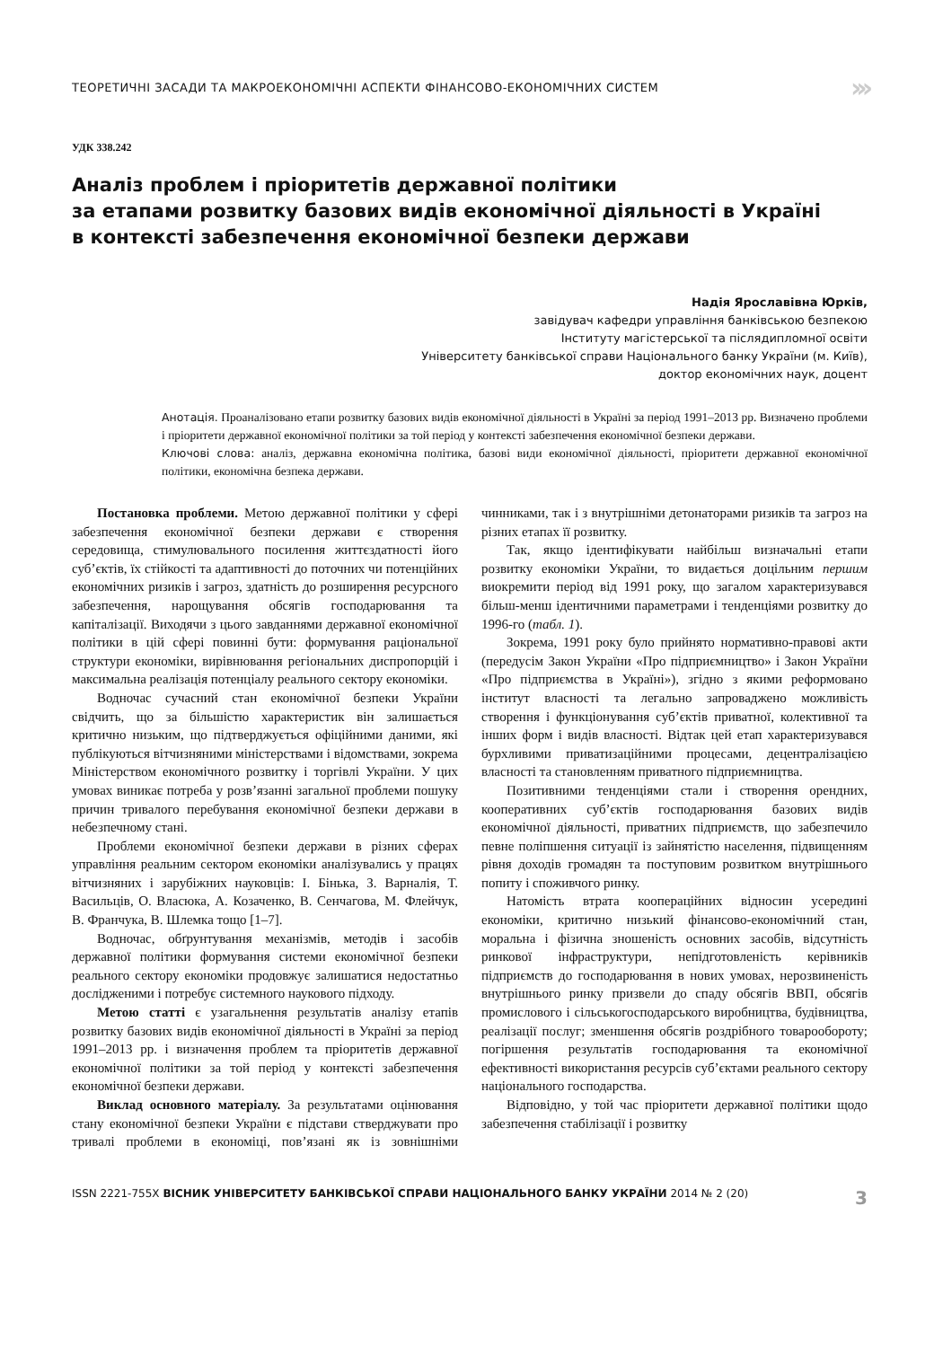ТЕОРЕТИЧНІ ЗАСАДИ ТА МАКРОЕКОНОМІЧНІ АСПЕКТИ ФІНАНСОВО-ЕКОНОМІЧНИХ СИСТЕМ ›››
УДК 338.242
Аналіз проблем і пріоритетів державної політики
за етапами розвитку базових видів економічної діяльності в Україні
в контексті забезпечення економічної безпеки держави
Надія Ярославівна Юрків,
завідувач кафедри управління банківською безпекою
Інституту магістерської та післядипломної освіти
Університету банківської справи Національного банку України (м. Київ),
доктор економічних наук, доцент
Анотація. Проаналізовано етапи розвитку базових видів економічної діяльності в Україні за період 1991–2013 рр. Визначено проблеми і пріоритети державної економічної політики за той період у контексті забезпечення економічної безпеки держави.
Ключові слова: аналіз, державна економічна політика, базові види економічної діяльності, пріоритети державної економічної політики, економічна безпека держави.
Постановка проблеми. Метою державної політики у сфері забезпечення економічної безпеки держави є створення середовища, стимулювального посилення життєздатності його суб’єктів, їх стійкості та адаптивності до поточних чи потенційних економічних ризиків і загроз, здатність до розширення ресурсного забезпечення, нарощування обсягів господарювання та капіталізації. Виходячи з цього завданнями державної економічної політики в цій сфері повинні бути: формування раціональної структури економіки, вирівнювання регіональних диспропорцій і максимальна реалізація потенціалу реального сектору економіки.
Водночас сучасний стан економічної безпеки України свідчить, що за більшістю характеристик він залишається критично низьким, що підтверджується офіційними даними, які публікуються вітчизняними міністерствами і відомствами, зокрема Міністерством економічного розвитку і торгівлі України. У цих умовах виникає потреба у розв’язанні загальної проблеми пошуку причин тривалого перебування економічної безпеки держави в небезпечному стані.
Проблеми економічної безпеки держави в різних сферах управління реальним сектором економіки аналізувались у працях вітчизняних і зарубіжних науковців: І. Бінька, З. Варналія, Т. Васильців, О. Власюка, А. Козаченко, В. Сенчагова, М. Флейчук, В. Франчука, В. Шлемка тощо [1–7].
Водночас, обґрунтування механізмів, методів і засобів державної політики формування системи економічної безпеки реального сектору економіки продовжує залишатися недостатньо дослідженими і потребує системного наукового підходу.
Метою статті є узагальнення результатів аналізу етапів розвитку базових видів економічної діяльності в Україні за період 1991–2013 рр. і визначення проблем та пріоритетів державної економічної політики за той період у контексті забезпечення економічної безпеки держави.
Виклад основного матеріалу. За результатами оцінювання стану економічної безпеки України є підстави стверджувати про тривалі проблеми в економіці, пов’язані як із зовнішніми чинниками, так і з внутрішніми детонаторами ризиків та загроз на різних етапах її розвитку.
Так, якщо ідентифікувати найбільш визначальні етапи розвитку економіки України, то видається доцільним першим виокремити період від 1991 року, що загалом характеризувався більш-менш ідентичними параметрами і тенденціями розвитку до 1996-го (табл. 1).
Зокрема, 1991 року було прийнято нормативно-правові акти (передусім Закон України «Про підприємництво» і Закон України «Про підприємства в Україні»), згідно з якими реформовано інститут власності та легально запроваджено можливість створення і функціонування суб’єктів приватної, колективної та інших форм і видів власності. Відтак цей етап характеризувався бурхливими приватизаційними процесами, децентралізацією власності та становленням приватного підприємництва.
Позитивними тенденціями стали і створення орендних, кооперативних суб’єктів господарювання базових видів економічної діяльності, приватних підприємств, що забезпечило певне поліпшення ситуації із зайнятістю населення, підвищенням рівня доходів громадян та поступовим розвитком внутрішнього попиту і споживчого ринку.
Натомість втрата коопераційних відносин усередині економіки, критично низький фінансово-економічний стан, моральна і фізична зношеність основних засобів, відсутність ринкової інфраструктури, непідготовленість керівників підприємств до господарювання в нових умовах, нерозвиненість внутрішнього ринку призвели до спаду обсягів ВВП, обсягів промислового і сільськогосподарського виробництва, будівництва, реалізації послуг; зменшення обсягів роздрібного товарообороту; погіршення результатів господарювання та економічної ефективності використання ресурсів суб’єктами реального сектору національного господарства.
Відповідно, у той час пріоритети державної політики щодо забезпечення стабілізації і розвитку
ISSN 2221-755X ВІСНИК УНІВЕРСИТЕТУ БАНКІВСЬКОЇ СПРАВИ НАЦІОНАЛЬНОГО БАНКУ УКРАЇНИ 2014 № 2 (20) 3